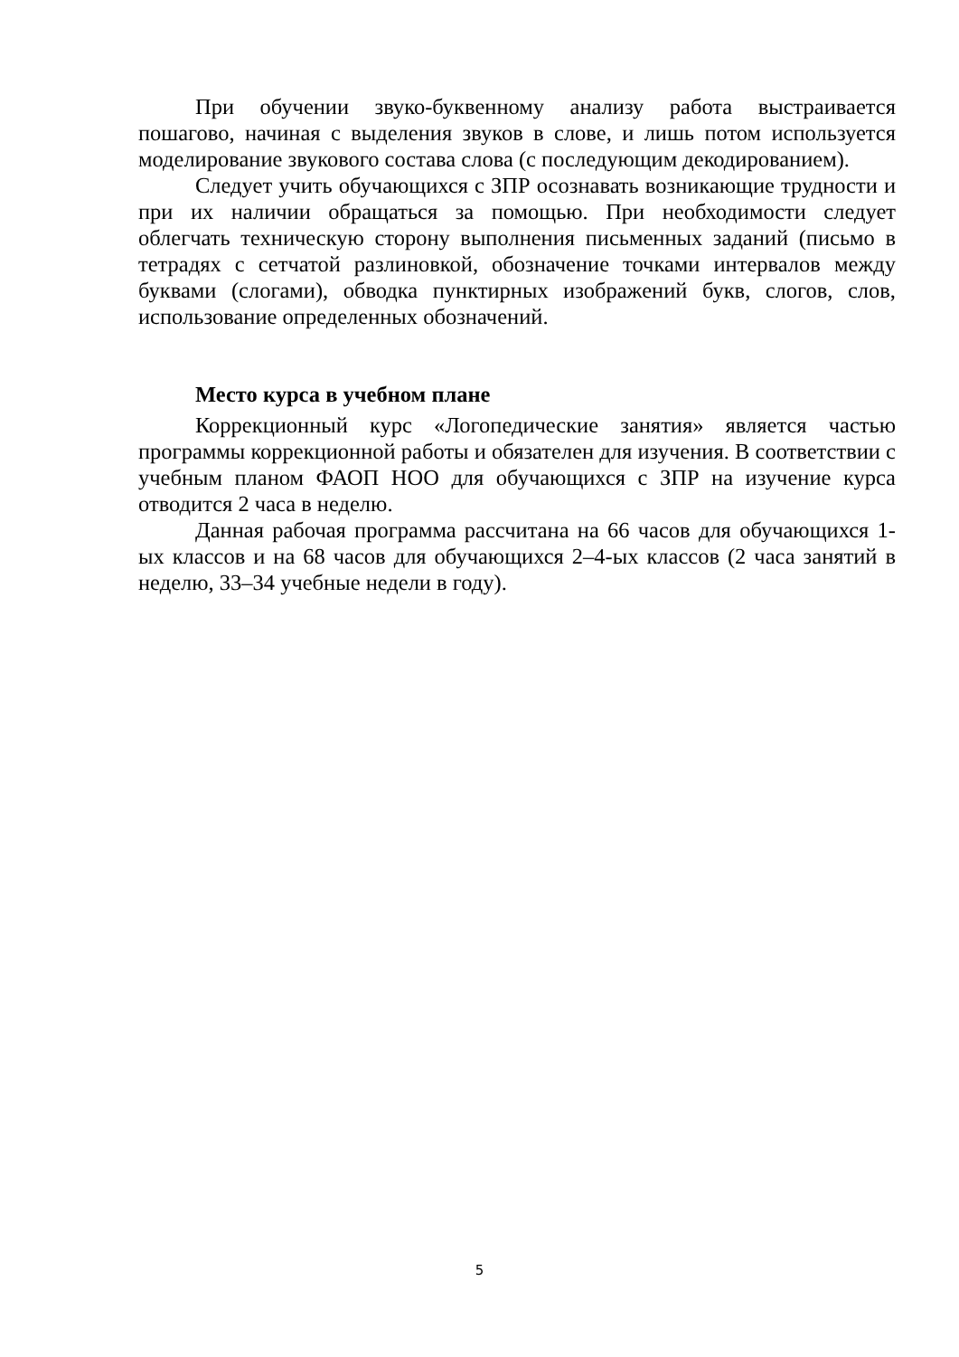При обучении звуко-буквенному анализу работа выстраивается пошагово, начиная с выделения звуков в слове, и лишь потом используется моделирование звукового состава слова (с последующим декодированием).
Следует учить обучающихся с ЗПР осознавать возникающие трудности и при их наличии обращаться за помощью. При необходимости следует облегчать техническую сторону выполнения письменных заданий (письмо в тетрадях с сетчатой разлиновкой, обозначение точками интервалов между буквами (слогами), обводка пунктирных изображений букв, слогов, слов, использование определенных обозначений.
Место курса в учебном плане
Коррекционный курс «Логопедические занятия» является частью программы коррекционной работы и обязателен для изучения. В соответствии с учебным планом ФАОП НОО для обучающихся с ЗПР на изучение курса отводится 2 часа в неделю.
Данная рабочая программа рассчитана на 66 часов для обучающихся 1-ых классов и на 68 часов для обучающихся 2–4-ых классов (2 часа занятий в неделю, 33–34 учебные недели в году).
5